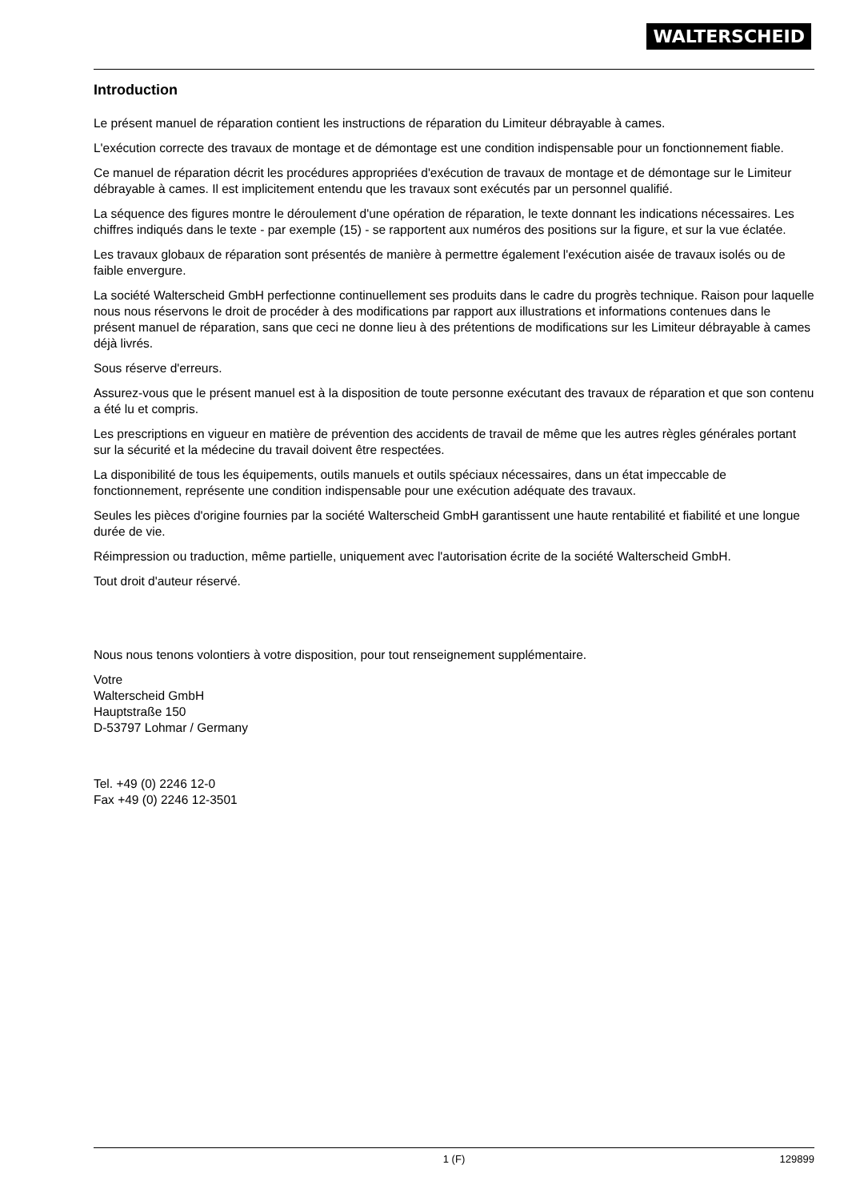WALTERSCHEID
Introduction
Le présent manuel de réparation contient les instructions de réparation du Limiteur débrayable à cames.
L'exécution correcte des travaux de montage et de démontage est une condition indispensable pour un fonctionnement fiable.
Ce manuel de réparation décrit les procédures appropriées d'exécution de travaux de montage et de démontage sur le Limiteur débrayable à cames. Il est implicitement entendu que les travaux sont exécutés par un personnel qualifié.
La séquence des figures montre le déroulement d'une opération de réparation, le texte donnant les indications nécessaires. Les chiffres indiqués dans le texte - par exemple (15) - se rapportent aux numéros des positions sur la figure, et sur la vue éclatée.
Les travaux globaux de réparation sont présentés de manière à permettre également l'exécution aisée de travaux isolés ou de faible envergure.
La société Walterscheid GmbH perfectionne continuellement ses produits dans le cadre du progrès technique. Raison pour laquelle nous nous réservons le droit de procéder à des modifications par rapport aux illustrations et informations contenues dans le présent manuel de réparation, sans que ceci ne donne lieu à des prétentions de modifications sur les Limiteur débrayable à cames déjà livrés.
Sous réserve d'erreurs.
Assurez-vous que le présent manuel est à la disposition de toute personne exécutant des travaux de réparation et que son contenu a été lu et compris.
Les prescriptions en vigueur en matière de prévention des accidents de travail de même que les autres règles générales portant sur la sécurité et la médecine du travail doivent être respectées.
La disponibilité de tous les équipements, outils manuels et outils spéciaux nécessaires, dans un état impeccable de fonctionnement, représente une condition indispensable pour une exécution adéquate des travaux.
Seules les pièces d'origine fournies par la société Walterscheid GmbH garantissent une haute rentabilité et fiabilité et une longue durée de vie.
Réimpression ou traduction, même partielle, uniquement avec l'autorisation écrite de la société Walterscheid GmbH.
Tout droit d'auteur réservé.
Nous nous tenons volontiers à votre disposition, pour tout renseignement supplémentaire.
Votre
Walterscheid GmbH
Hauptstraße 150
D-53797 Lohmar / Germany
Tel. +49 (0) 2246 12-0
Fax +49 (0) 2246 12-3501
129899 1 (F) 129899